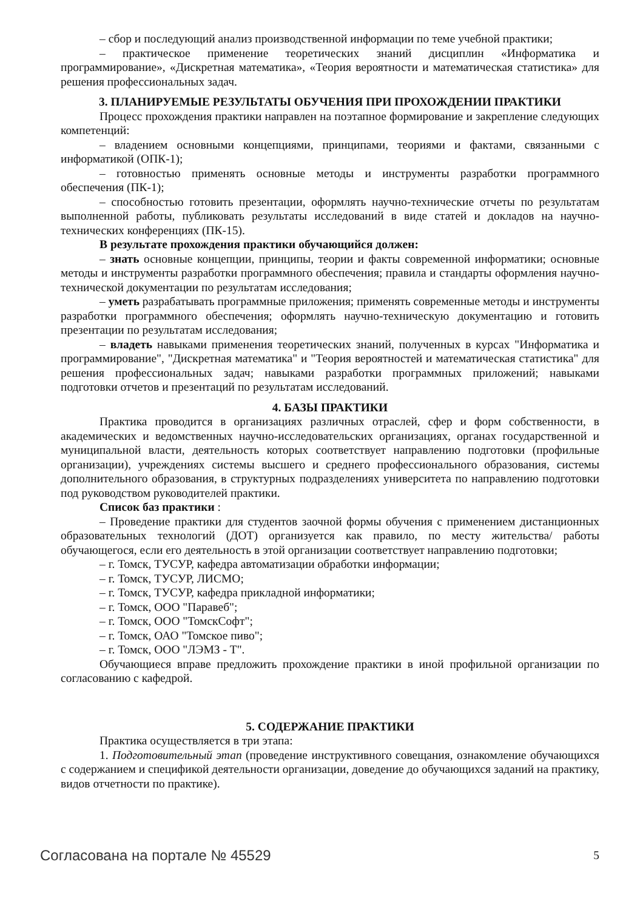– сбор и последующий анализ производственной информации по теме учебной практики;
– практическое применение теоретических знаний дисциплин «Информатика и программирование», «Дискретная математика», «Теория вероятности и математическая статистика» для решения профессиональных задач.
3. ПЛАНИРУЕМЫЕ РЕЗУЛЬТАТЫ ОБУЧЕНИЯ ПРИ ПРОХОЖДЕНИИ ПРАКТИКИ
Процесс прохождения практики направлен на поэтапное формирование и закрепление следующих компетенций:
– владением основными концепциями, принципами, теориями и фактами, связанными с информатикой (ОПК-1);
– готовностью применять основные методы и инструменты разработки программного обеспечения (ПК-1);
– способностью готовить презентации, оформлять научно-технические отчеты по результатам выполненной работы, публиковать результаты исследований в виде статей и докладов на научно-технических конференциях (ПК-15).
В результате прохождения практики обучающийся должен:
– знать основные концепции, принципы, теории и факты современной информатики; основные методы и инструменты разработки программного обеспечения; правила и стандарты оформления научно-технической документации по результатам исследования;
– уметь разрабатывать программные приложения; применять современные методы и инструменты разработки программного обеспечения; оформлять научно-техническую документацию и готовить презентации по результатам исследования;
– владеть навыками применения теоретических знаний, полученных в курсах "Информатика и программирование", "Дискретная математика" и "Теория вероятностей и математическая статистика" для решения профессиональных задач; навыками разработки программных приложений; навыками подготовки отчетов и презентаций по результатам исследований.
4. БАЗЫ ПРАКТИКИ
Практика проводится в организациях различных отраслей, сфер и форм собственности, в академических и ведомственных научно-исследовательских организациях, органах государственной и муниципальной власти, деятельность которых соответствует направлению подготовки (профильные организации), учреждениях системы высшего и среднего профессионального образования, системы дополнительного образования, в структурных подразделениях университета по направлению подготовки под руководством руководителей практики.
Список баз практики :
– Проведение практики для студентов заочной формы обучения с применением дистанционных образовательных технологий (ДОТ) организуется как правило, по месту жительства/ работы обучающегося, если его деятельность в этой организации соответствует направлению подготовки;
– г. Томск, ТУСУР, кафедра автоматизации обработки информации;
– г. Томск, ТУСУР, ЛИСМО;
– г. Томск, ТУСУР, кафедра прикладной информатики;
– г. Томск, ООО "Паравеб";
– г. Томск, ООО "ТомскСофт";
– г. Томск, ОАО "Томское пиво";
– г. Томск, ООО "ЛЭМЗ - Т".
Обучающиеся вправе предложить прохождение практики в иной профильной организации по согласованию с кафедрой.
5. СОДЕРЖАНИЕ ПРАКТИКИ
Практика осуществляется в три этапа:
1. Подготовительный этап (проведение инструктивного совещания, ознакомление обучающихся с содержанием и спецификой деятельности организации, доведение до обучающихся заданий на практику, видов отчетности по практике).
Согласована на портале № 45529 5